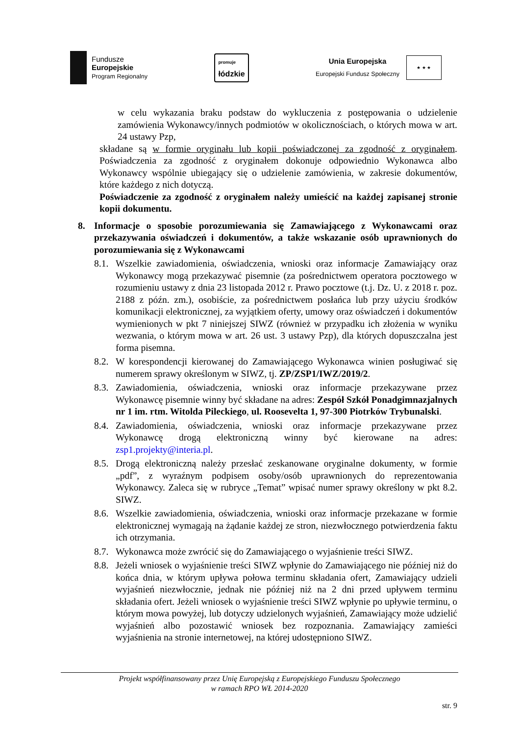Fundusze
Europejskie
Program Regionalny
promuje
łódzkie
Unia Europejska
Europejski Fundusz Społeczny
★ ★ ★
w celu wykazania braku podstaw do wykluczenia z postępowania o udzielenie zamówienia Wykonawcy/innych podmiotów w okolicznościach, o których mowa w art. 24 ustawy Pzp,
składane są w formie oryginału lub kopii poświadczonej za zgodność z oryginałem. Poświadczenia za zgodność z oryginałem dokonuje odpowiednio Wykonawca albo Wykonawcy wspólnie ubiegający się o udzielenie zamówienia, w zakresie dokumentów, które każdego z nich dotyczą.
Poświadczenie za zgodność z oryginałem należy umieścić na każdej zapisanej stronie kopii dokumentu.
8. Informacje o sposobie porozumiewania się Zamawiającego z Wykonawcami oraz przekazywania oświadczeń i dokumentów, a także wskazanie osób uprawnionych do porozumiewania się z Wykonawcami
8.1.
Wszelkie zawiadomienia, oświadczenia, wnioski oraz informacje Zamawiający oraz Wykonawcy mogą przekazywać pisemnie (za pośrednictwem operatora pocztowego w rozumieniu ustawy z dnia 23 listopada 2012 r. Prawo pocztowe (t.j. Dz. U. z 2018 r. poz. 2188 z późn. zm.), osobiście, za pośrednictwem posłańca lub przy użyciu środków komunikacji elektronicznej, za wyjątkiem oferty, umowy oraz oświadczeń i dokumentów wymienionych w pkt 7 niniejszej SIWZ (również w przypadku ich złożenia w wyniku wezwania, o którym mowa w art. 26 ust. 3 ustawy Pzp), dla których dopuszczalna jest forma pisemna.
8.2.
W korespondencji kierowanej do Zamawiającego Wykonawca winien posługiwać się numerem sprawy określonym w SIWZ, tj. ZP/ZSP1/IWZ/2019/2.
8.3.
Zawiadomienia, oświadczenia, wnioski oraz informacje przekazywane przez Wykonawcę pisemnie winny być składane na adres: Zespół Szkół Ponadgimnazjalnych nr 1 im. rtm. Witolda Pileckiego, ul. Roosevelta 1, 97-300 Piotrków Trybunalski.
8.4.
Zawiadomienia, oświadczenia, wnioski oraz informacje przekazywane przez Wykonawcę drogą elektroniczną winny być kierowane na adres: zsp1.projekty@interia.pl.
8.5.
Drogą elektroniczną należy przesłać zeskanowane oryginalne dokumenty, w formie „pdf”, z wyraźnym podpisem osoby/osób uprawnionych do reprezentowania Wykonawcy. Zaleca się w rubryce „Temat” wpisać numer sprawy określony w pkt 8.2. SIWZ.
8.6.
Wszelkie zawiadomienia, oświadczenia, wnioski oraz informacje przekazane w formie elektronicznej wymagają na żądanie każdej ze stron, niezwłocznego potwierdzenia faktu ich otrzymania.
8.7.
Wykonawca może zwrócić się do Zamawiającego o wyjaśnienie treści SIWZ.
8.8.
Jeżeli wniosek o wyjaśnienie treści SIWZ wpłynie do Zamawiającego nie później niż do końca dnia, w którym upływa połowa terminu składania ofert, Zamawiający udzieli wyjaśnień niezwłocznie, jednak nie później niż na 2 dni przed upływem terminu składania ofert. Jeżeli wniosek o wyjaśnienie treści SIWZ wpłynie po upływie terminu, o którym mowa powyżej, lub dotyczy udzielonych wyjaśnień, Zamawiający może udzielić wyjaśnień albo pozostawić wniosek bez rozpoznania. Zamawiający zamieści wyjaśnienia na stronie internetowej, na której udostępniono SIWZ.
Projekt współfinansowany przez Unię Europejską z Europejskiego Funduszu Społecznego
w ramach RPO WŁ 2014-2020
str. 9